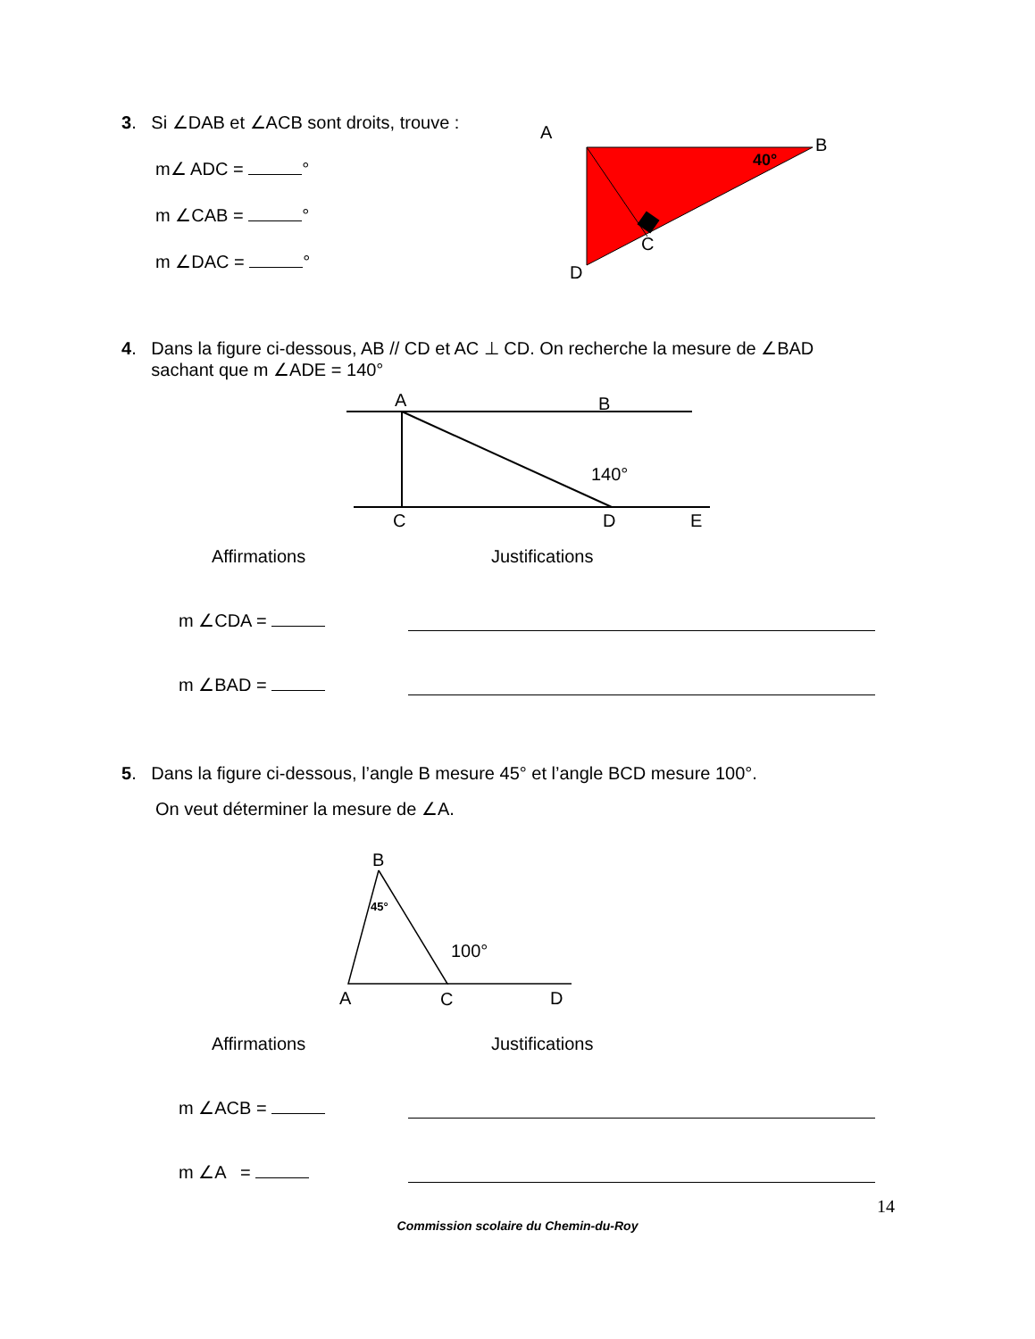3. Si ∠DAB et ∠ACB sont droits, trouve :
m∠ ADC = °
m ∠CAB = °
m ∠DAC = °
A
40°
B
C
D
4. Dans la figure ci-dessous, AB // CD et AC ⊥ CD. On recherche la mesure de ∠BAD
sachant que m ∠ADE = 140°
A
B
140°
C
D
E
Affirmations Justifications
m ∠CDA =
m ∠BAD =
5. Dans la figure ci-dessous, l’angle B mesure 45° et l’angle BCD mesure 100°.
On veut déterminer la mesure de ∠A.
B
45°
100°
A
C
D
Affirmations Justifications
m ∠ACB =
m ∠A =
14
Commission scolaire du Chemin-du-Roy